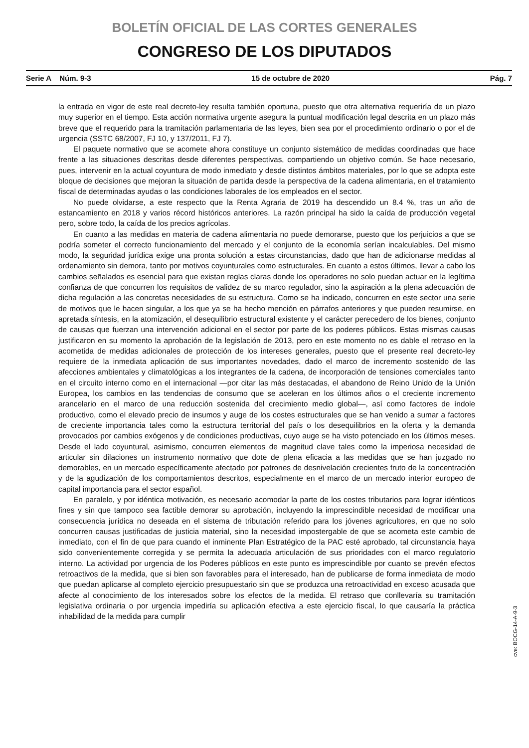BOLETÍN OFICIAL DE LAS CORTES GENERALES
CONGRESO DE LOS DIPUTADOS
Serie A Núm. 9-3 15 de octubre de 2020 Pág. 7
la entrada en vigor de este real decreto-ley resulta también oportuna, puesto que otra alternativa requeriría de un plazo muy superior en el tiempo. Esta acción normativa urgente asegura la puntual modificación legal descrita en un plazo más breve que el requerido para la tramitación parlamentaria de las leyes, bien sea por el procedimiento ordinario o por el de urgencia (SSTC 68/2007, FJ 10, y 137/2011, FJ 7).
El paquete normativo que se acomete ahora constituye un conjunto sistemático de medidas coordinadas que hace frente a las situaciones descritas desde diferentes perspectivas, compartiendo un objetivo común. Se hace necesario, pues, intervenir en la actual coyuntura de modo inmediato y desde distintos ámbitos materiales, por lo que se adopta este bloque de decisiones que mejoran la situación de partida desde la perspectiva de la cadena alimentaria, en el tratamiento fiscal de determinadas ayudas o las condiciones laborales de los empleados en el sector.
No puede olvidarse, a este respecto que la Renta Agraria de 2019 ha descendido un 8.4 %, tras un año de estancamiento en 2018 y varios récord históricos anteriores. La razón principal ha sido la caída de producción vegetal pero, sobre todo, la caída de los precios agrícolas.
En cuanto a las medidas en materia de cadena alimentaria no puede demorarse, puesto que los perjuicios a que se podría someter el correcto funcionamiento del mercado y el conjunto de la economía serían incalculables. Del mismo modo, la seguridad jurídica exige una pronta solución a estas circunstancias, dado que han de adicionarse medidas al ordenamiento sin demora, tanto por motivos coyunturales como estructurales. En cuanto a estos últimos, llevar a cabo los cambios señalados es esencial para que existan reglas claras donde los operadores no solo puedan actuar en la legítima confianza de que concurren los requisitos de validez de su marco regulador, sino la aspiración a la plena adecuación de dicha regulación a las concretas necesidades de su estructura. Como se ha indicado, concurren en este sector una serie de motivos que le hacen singular, a los que ya se ha hecho mención en párrafos anteriores y que pueden resumirse, en apretada síntesis, en la atomización, el desequilibrio estructural existente y el carácter perecedero de los bienes, conjunto de causas que fuerzan una intervención adicional en el sector por parte de los poderes públicos. Estas mismas causas justificaron en su momento la aprobación de la legislación de 2013, pero en este momento no es dable el retraso en la acometida de medidas adicionales de protección de los intereses generales, puesto que el presente real decreto-ley requiere de la inmediata aplicación de sus importantes novedades, dado el marco de incremento sostenido de las afecciones ambientales y climatológicas a los integrantes de la cadena, de incorporación de tensiones comerciales tanto en el circuito interno como en el internacional —por citar las más destacadas, el abandono de Reino Unido de la Unión Europea, los cambios en las tendencias de consumo que se aceleran en los últimos años o el creciente incremento arancelario en el marco de una reducción sostenida del crecimiento medio global—, así como factores de índole productivo, como el elevado precio de insumos y auge de los costes estructurales que se han venido a sumar a factores de creciente importancia tales como la estructura territorial del país o los desequilibrios en la oferta y la demanda provocados por cambios exógenos y de condiciones productivas, cuyo auge se ha visto potenciado en los últimos meses. Desde el lado coyuntural, asimismo, concurren elementos de magnitud clave tales como la imperiosa necesidad de articular sin dilaciones un instrumento normativo que dote de plena eficacia a las medidas que se han juzgado no demorables, en un mercado específicamente afectado por patrones de desnivelación crecientes fruto de la concentración y de la agudización de los comportamientos descritos, especialmente en el marco de un mercado interior europeo de capital importancia para el sector español.
En paralelo, y por idéntica motivación, es necesario acomodar la parte de los costes tributarios para lograr idénticos fines y sin que tampoco sea factible demorar su aprobación, incluyendo la imprescindible necesidad de modificar una consecuencia jurídica no deseada en el sistema de tributación referido para los jóvenes agricultores, en que no solo concurren causas justificadas de justicia material, sino la necesidad impostergable de que se acometa este cambio de inmediato, con el fin de que para cuando el inminente Plan Estratégico de la PAC esté aprobado, tal circunstancia haya sido convenientemente corregida y se permita la adecuada articulación de sus prioridades con el marco regulatorio interno. La actividad por urgencia de los Poderes públicos en este punto es imprescindible por cuanto se prevén efectos retroactivos de la medida, que si bien son favorables para el interesado, han de publicarse de forma inmediata de modo que puedan aplicarse al completo ejercicio presupuestario sin que se produzca una retroactividad en exceso acusada que afecte al conocimiento de los interesados sobre los efectos de la medida. El retraso que conllevaría su tramitación legislativa ordinaria o por urgencia impediría su aplicación efectiva a este ejercicio fiscal, lo que causaría la práctica inhabilidad de la medida para cumplir
cve: BOCG-14-A-9-3